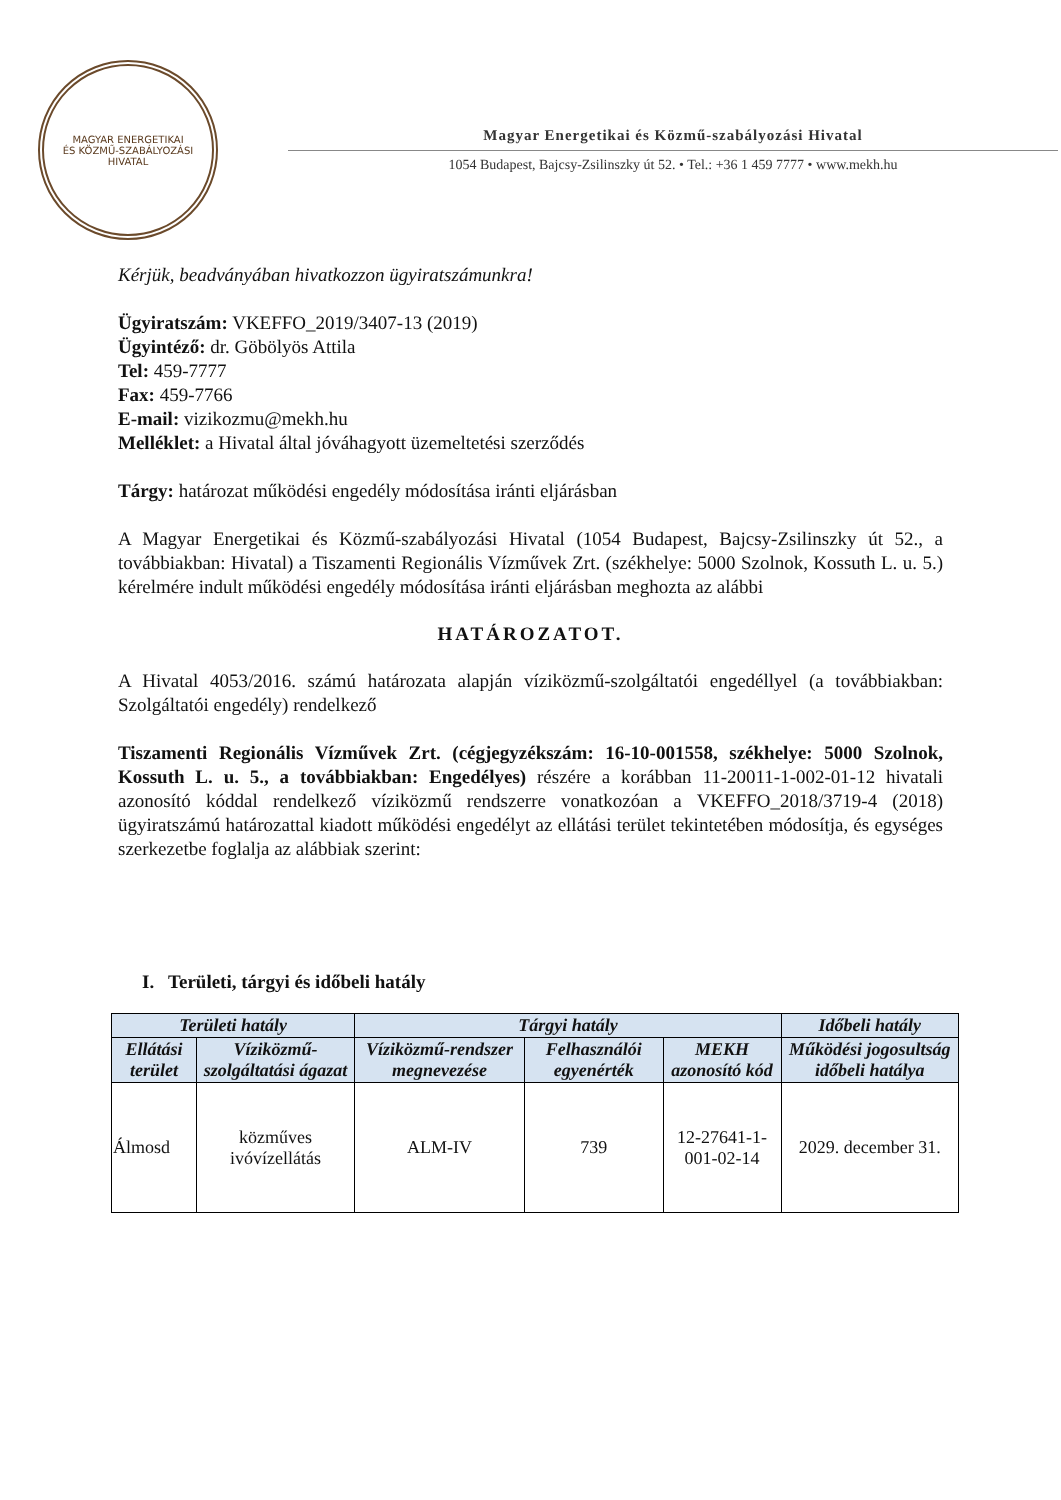MAGYAR ENERGETIKAI
ÉS KÖZMŰ-SZABÁLYOZÁSI HIVATAL
Magyar Energetikai és Közmű-szabályozási Hivatal
1054 Budapest, Bajcsy-Zsilinszky út 52. • Tel.: +36 1 459 7777 • www.mekh.hu
Kérjük, beadványában hivatkozzon ügyiratszámunkra!
Ügyiratszám: VKEFFO_2019/3407-13 (2019)
Ügyintéző: dr. Göbölyös Attila
Tel: 459-7777
Fax: 459-7766
E-mail: vizikozmu@mekh.hu
Melléklet: a Hivatal által jóváhagyott üzemeltetési szerződés
Tárgy: határozat működési engedély módosítása iránti eljárásban
A Magyar Energetikai és Közmű-szabályozási Hivatal (1054 Budapest, Bajcsy-Zsilinszky út 52., a továbbiakban: Hivatal) a Tiszamenti Regionális Vízművek Zrt. (székhelye: 5000 Szolnok, Kossuth L. u. 5.) kérelmére indult működési engedély módosítása iránti eljárásban meghozta az alábbi
HATÁROZATOT.
A Hivatal 4053/2016. számú határozata alapján víziközmű-szolgáltatói engedéllyel (a továbbiakban: Szolgáltatói engedély) rendelkező
Tiszamenti Regionális Vízművek Zrt. (cégjegyzékszám: 16-10-001558, székhelye: 5000 Szolnok, Kossuth L. u. 5., a továbbiakban: Engedélyes) részére a korábban 11-20011-1-002-01-12 hivatali azonosító kóddal rendelkező víziközmű rendszerre vonatkozóan a VKEFFO_2018/3719-4 (2018) ügyiratszámú határozattal kiadott működési engedélyt az ellátási terület tekintetében módosítja, és egységes szerkezetbe foglalja az alábbiak szerint:
I. Területi, tárgyi és időbeli hatály
| Területi hatály | | Tárgyi hatály | | | Időbeli hatály |
| --- | --- | --- | --- | --- | --- |
| Ellátási terület | Víziközmű-szolgáltatási ágazat | Víziközmű-rendszer megnevezése | Felhasználói egyenérték | MEKH azonosító kód | Működési jogosultság időbeli hatálya |
| Álmosd | közműves ivóvízellátás | ALM-IV | 739 | 12-27641-1-001-02-14 | 2029. december 31. |